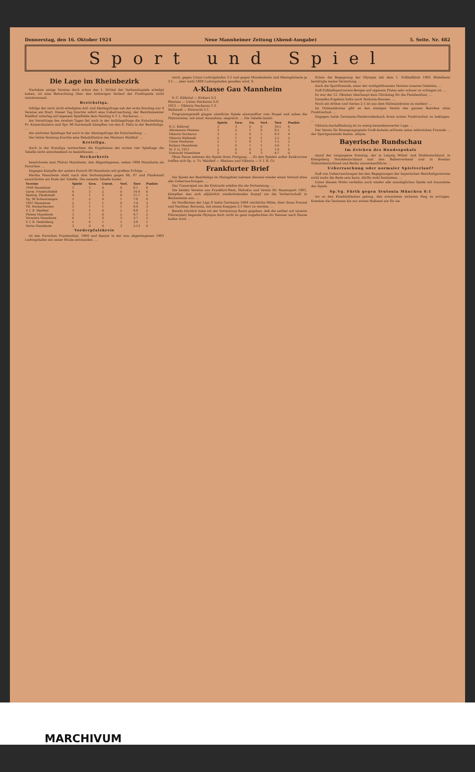Donnerstag, den 16. Oktober 1924 Neue Mannheimer Zeitung (Abend-Ausgabe) 5. Seite. Nr. 482
Sport und Spiel
Die Lage im Rheinbezirk
Nachdem einige Vereine doch schon das 1. Drittel der Verbandsspiele erledigt haben, ist eine Betrachtung über den bisherigen Verlauf der Punktspiele nicht uninteressant.
Bezirksliga.
Infolge der noch nicht erledigten Auf- und Abstiegsfrage sah der erste Sonntag nur 4 Vereine am Start. Dieser Tag brachte sofort eine Ueberraschung, der Bezirksmeister Waldhof unterlag auf eigenem Spielfelde dem Neuling V. f. L. Neckarau. ...
Am Vormittage des zweiten Tages fiel auch in der Aufstiegsfrage die Entscheidung. Fv. Kaiserslautern und Spv. 98 Darmstadt kämpften um den 8. Platz in der Bezirksliga. ...
Am nächsten Spieltage fiel auch in der Abstiegsfrage die Entscheidung. ...
Der letzte Sonntag brachte eine Rehabilitation des Meisters Waldhof. ...
Kreisliga.
Auch in der Kreisliga vermochten die Ergebnisse der ersten vier Spieltage die Tabelle nicht entscheidend zu beeinflussen. ...
Neckarkreis
bezeichnete man Phönix Mannheim, den Abgestiegenen, neben 1908 Mannheim als Favoriten. ...
Dagegen kämpfte der andere Favorit 08 Mannheim mit großem Erfolge. ...
Hertha Mannheim steht nach drei Verlustspielen gegen 08, 07 und Plankstadt aussichtslos am Ende der Tabelle. Die neueste Tabelle lautet:
| Vereine | Spiele | Gew. | Unent. | Verl. | Tore | Punkte |
| --- | --- | --- | --- | --- | --- | --- |
| 1908 Mannheim | 3 | 3 | 0 | 0 | 8:1 | 6 |
| Germ. Friedrichsfeld | 4 | 3 | 2 | 0 | 14:9 | 6 |
| Spielvg. Plankstadt | 4 | 1 | 3 | 0 | 11:7 | 5 |
| Vg. 98 Schwetzingen | 3 | 2 | 0 | 1 | 7:8 | 4 |
| 1907 Mannheim | 2 | 1 | 1 | 0 | 7:4 | 3 |
| Vfl. Neckarhausen | 3 | 1 | 1 | 1 | 4:4 | 3 |
| V. f. B. Waldhof | 3 | 1 | 0 | 2 | 8:8 | 2 |
| Phönix Mannheim | 3 | 1 | 0 | 2 | 4:7 | 2 |
| Vorwärts Mannheim | 4 | 1 | 0 | 3 | 3:7 | 2 |
| V. f. B. Heidelberg | 2 | 0 | 1 | 1 | 3:6 | 1 |
| Herta Mannheim | 3 | 0 | 0 | 3 | 3:13 | 0 |
Vorderpfalzkreis
ist den Favoriten Frankenthal, 1904 und Speyer in der nun abgestiegenen 1903 Ludwigshafen ein neuer Rivale entstanden. ...
reich, gegen Union Ludwigshafen 3:2 und gegen Mundenheim und Rheingönheim je 3:1. ... aber wohl 1908 Ludwigshafen gesellen wird. S.
A-Klasse Gau Mannheim
S.-C. Käfertal — Kickers 5:2
Rheinau — Union Neckarau 5:0.
1913 — Viktoria Neckarau 1:3.
Wallstadt — Eintracht 2:1.
Programmgemäß gingen sämtliche Spiele einwandfrei vom Stapel und sahen die Platzvereine, mit einer Ausnahme, siegreich. ... Die Tabelle lautet:
| | Spiele | Gew. | Un. | Verl. | Tore | Punkte |
| --- | --- | --- | --- | --- | --- | --- |
| S.-C. Käfertal | 3 | 3 | 0 | 0 | 10:5 | 6 |
| Allemannia Rheinau | 3 | 2 | 1 | 0 | 8:2 | 5 |
| Viktoria Neckarau | 3 | 2 | 0 | 1 | 8:3 | 4 |
| Viktoria Wallstadt | 2 | 1 | 0 | 1 | 2:5 | 2 |
| Union Neckarau | 2 | 1 | 0 | 1 | 1:5 | 2 |
| Kickers Mannheim | 2 | 0 | 1 | 1 | 3:6 | 1 |
| M. F. G. 1913 | 2 | 0 | 0 | 2 | 1:4 | 0 |
| Eintracht Mannheim | 3 | 0 | 0 | 3 | 4:7 | 0 |
Ohne Pause nehmen die Spiele ihren Fortgang. ... Zu den Spielen außer Konkurrenz treffen sich Sp. u. Tv. Waldhof — Rheinau und Viktoria — V. f. R. Gr.
Frankfurter Brief
Die Spiele der Bezirksliga im Maingebiet nahmen diesmal wieder einen Verlauf ohne alle Ueberraschungen. ...
Das Trauerspiel um die Eintracht erlebte die xte Fortsetzung. ...
Die beiden Vereine aus Frankfurt-West, Helvetia und Verein für Rasensport 1901, kämpften den sich alljährlich wiederholenden Kampf um die Vorherrschaft in Bockenheim aus. ...
Im Nordkreise der Liga II hatte Germania 1894 reichliche Mühe, über ihren Freund und Nachbar, Borussia, mit einem knappen 2:1 Herr zu werden. ...
Bereits kürzlich habe ich der Vermutung Raum gegeben, daß die seither auf unserm Führerplatz liegende Olympia doch nicht so ganz ungefochten ihr Rennen nach Hause laufen wird. ...
Schon die Begegnung der Olympia mit dem 1. Fußballklub 1902 Rödelheim bestätigte meine Vermutung. ...
Auch die Sportfreunde, einer der wohlgelittensten Vereine unseres Gebietes, ...
Daß Fußballsportverein-Bergen auf eigenem Platze sehr schwer zu schlagen ist, ...
Es war der 12. Oktober überhaupt kein Glückstag für die Platzbesitzer, ...
Dasselbe Ergebnis holte auch Teutonia-Hausen, ...
Noch ein drittes und viertes 2:1 ist aus dem Südmainkreise zu melden! ...
Im Ostmainkreise gibt es den einzigen Verein des ganzen Bezirkes ohne Punktverlust. ...
Dagegen hatte Germania-Niederrodenbach ihren ersten Punktverlust zu beklagen. ...
Viktoria-Aschaffenburg ist zu wenig beneidenswerter Lage. ...
Der Verein für Bewegungsspiele Groß-Auheim erfreute seine zahlreichen Freunde ... der Sportgemeinde Damm. allquis.
Bayerische Rundschau
Im Zeichen des Bundespokals
stand der vergangene Sonntag, der in Leipzig Mittel- und Süddeutschland, in Königsberg Norddeutschland und den Baltenverband und in Breslau Südostdeutschland und Berlin zusammenführte. ...
Ueberraschung oder normaler Spielverlauf?
Daß von Ueberraschungen bei den Begegnungen der bayerischen Bezirksligavereine nicht mehr die Rede sein kann, dürfte wohl feststehen, ...
Unter diesem Motto verliefen auch wieder alle sonntäglichen Spiele mit Ausnahme des Spiels
Sp.Vg. Fürth gegen Teutonia München 6:1
wo es den Kleeblattleuten gelang, den erwarteten sicheren Sieg zu erringen. Konnten die Teutonen bis zur ersten Halbzeit ein für sie
MARCHIVUM